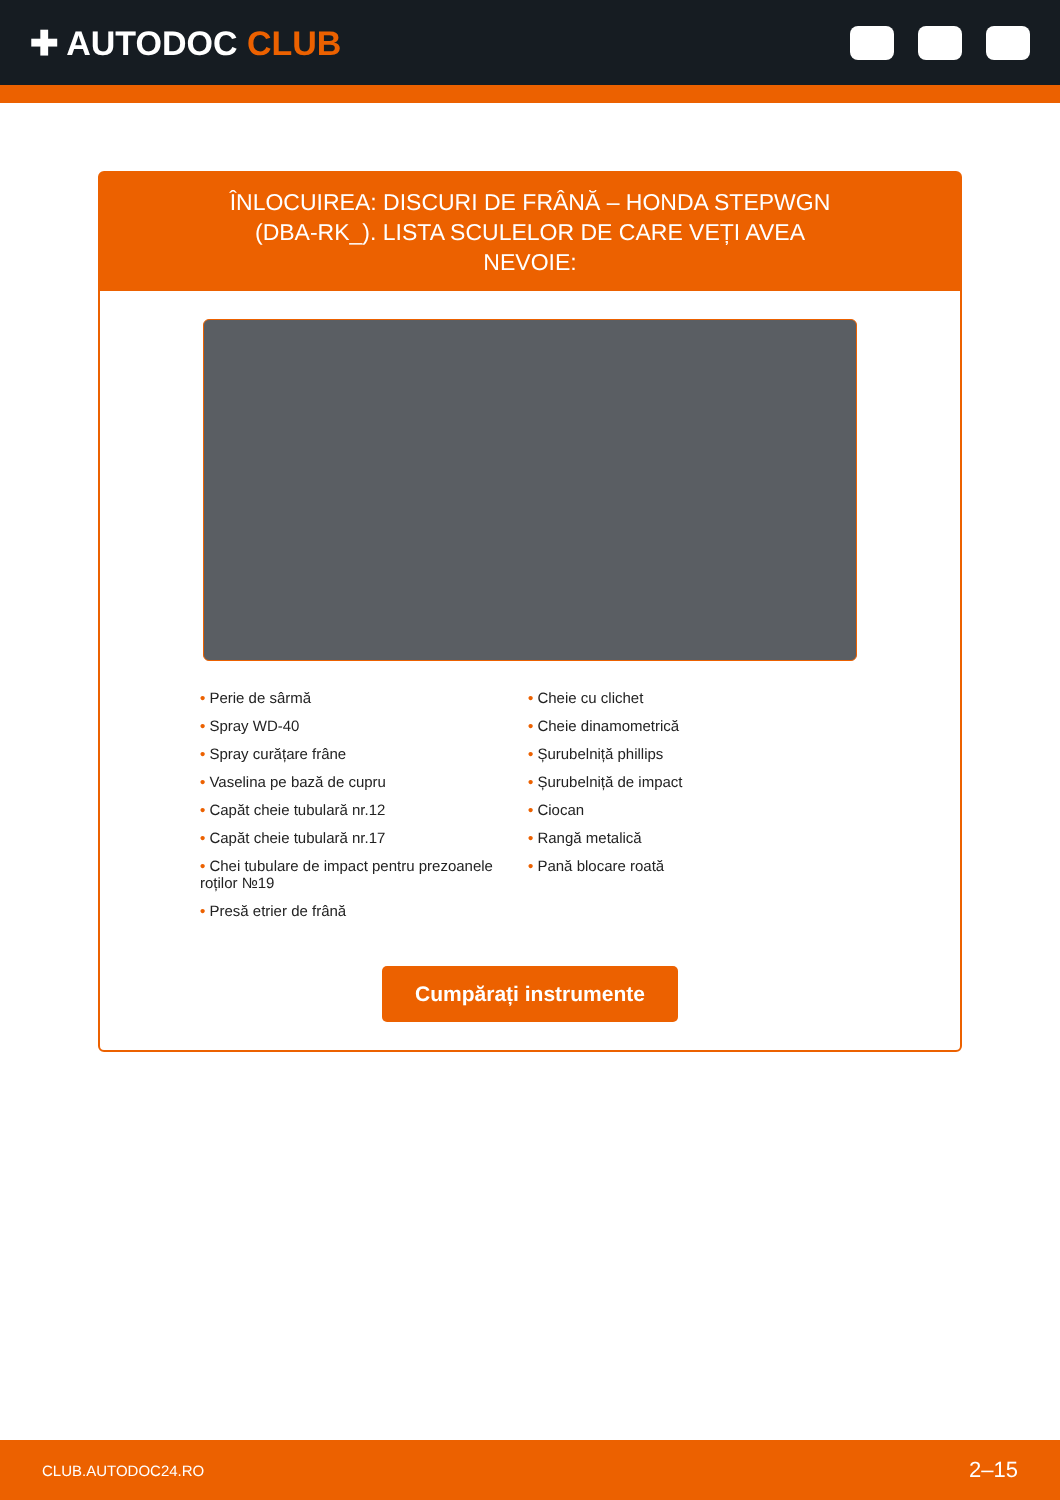✚ AUTODOC CLUB
ÎNLOCUIREA: DISCURI DE FRÂNĂ – HONDA STEPWGN (DBA-RK_). LISTA SCULELOR DE CARE VEȚI AVEA NEVOIE:
• Perie de sârmă
• Spray WD-40
• Spray curățare frâne
• Vaselina pe bază de cupru
• Capăt cheie tubulară nr.12
• Capăt cheie tubulară nr.17
• Chei tubulare de impact pentru prezoanele roților №19
• Presă etrier de frână
• Cheie cu clichet
• Cheie dinamometrică
• Șurubelniță phillips
• Șurubelniță de impact
• Ciocan
• Rangă metalică
• Pană blocare roată
Cumpărați instrumente
CLUB.AUTODOC24.RO 2–15